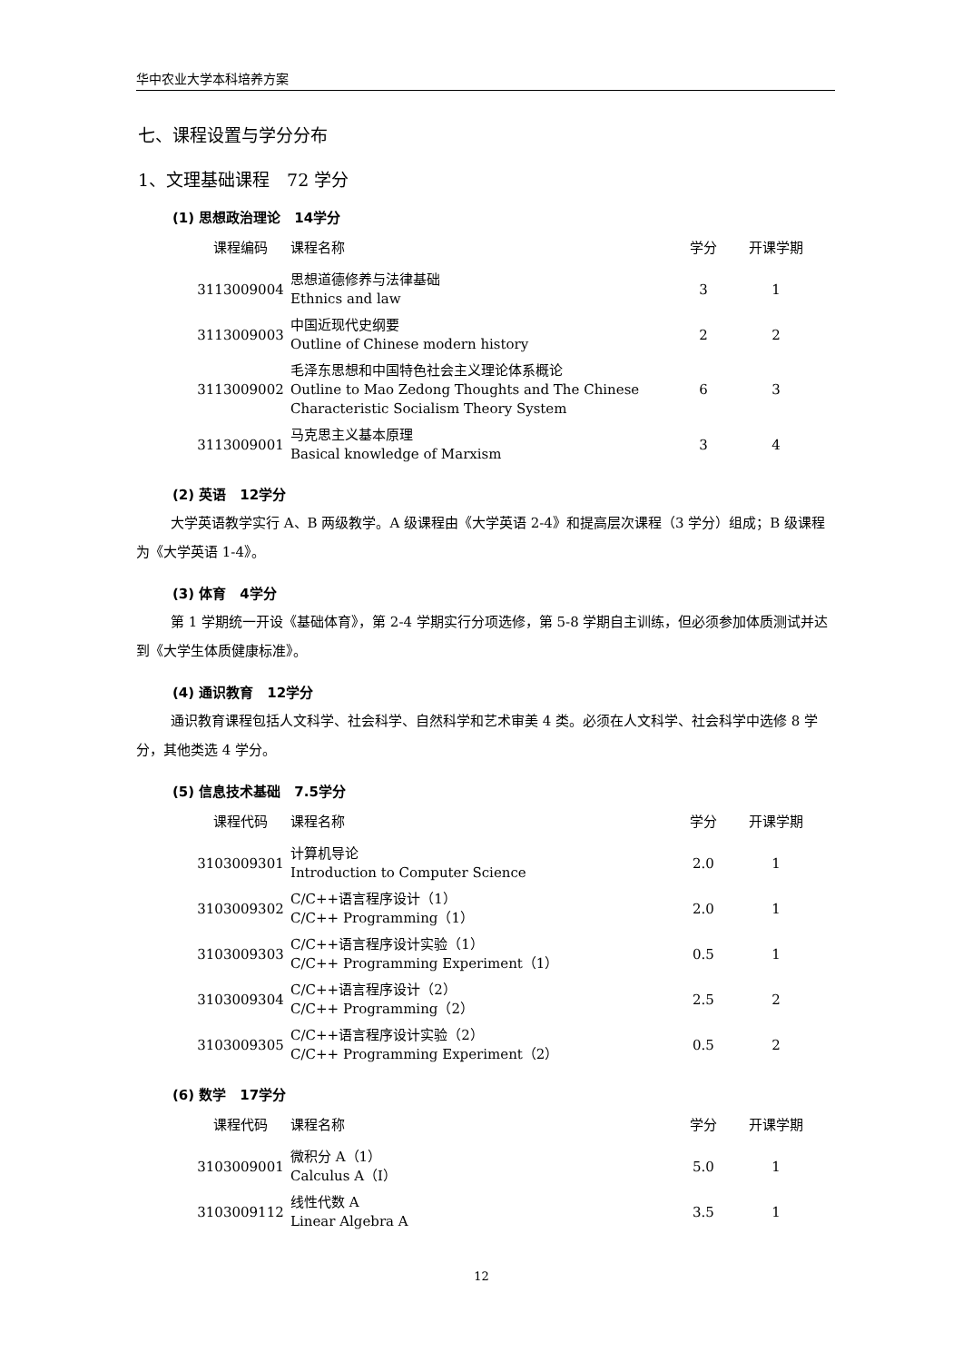华中农业大学本科培养方案
七、课程设置与学分分布
1、文理基础课程　72 学分
(1) 思想政治理论　14学分
| 课程编码 | 课程名称 | 学分 | 开课学期 |
| --- | --- | --- | --- |
| 3113009004 | 思想道德修养与法律基础 Ethnics and law | 3 | 1 |
| 3113009003 | 中国近现代史纲要 Outline of Chinese modern history | 2 | 2 |
| 3113009002 | 毛泽东思想和中国特色社会主义理论体系概论 Outline to Mao Zedong Thoughts and The Chinese Characteristic Socialism Theory System | 6 | 3 |
| 3113009001 | 马克思主义基本原理 Basical knowledge of Marxism | 3 | 4 |
(2) 英语　12学分
大学英语教学实行 A、B 两级教学。A 级课程由《大学英语 2-4》和提高层次课程（3 学分）组成；B 级课程为《大学英语 1-4》。
(3) 体育　4学分
第 1 学期统一开设《基础体育》，第 2-4 学期实行分项选修，第 5-8 学期自主训练，但必须参加体质测试并达到《大学生体质健康标准》。
(4) 通识教育　12学分
通识教育课程包括人文科学、社会科学、自然科学和艺术审美 4 类。必须在人文科学、社会科学中选修 8 学分，其他类选 4 学分。
(5) 信息技术基础　7.5学分
| 课程代码 | 课程名称 | 学分 | 开课学期 |
| --- | --- | --- | --- |
| 3103009301 | 计算机导论 Introduction to Computer Science | 2.0 | 1 |
| 3103009302 | C/C++语言程序设计（1） C/C++ Programming（1） | 2.0 | 1 |
| 3103009303 | C/C++语言程序设计实验（1） C/C++ Programming Experiment（1） | 0.5 | 1 |
| 3103009304 | C/C++语言程序设计（2） C/C++ Programming（2） | 2.5 | 2 |
| 3103009305 | C/C++语言程序设计实验（2） C/C++ Programming Experiment（2） | 0.5 | 2 |
(6) 数学　17学分
| 课程代码 | 课程名称 | 学分 | 开课学期 |
| --- | --- | --- | --- |
| 3103009001 | 微积分 A（1） Calculus A（Ⅰ） | 5.0 | 1 |
| 3103009112 | 线性代数 A Linear Algebra A | 3.5 | 1 |
12